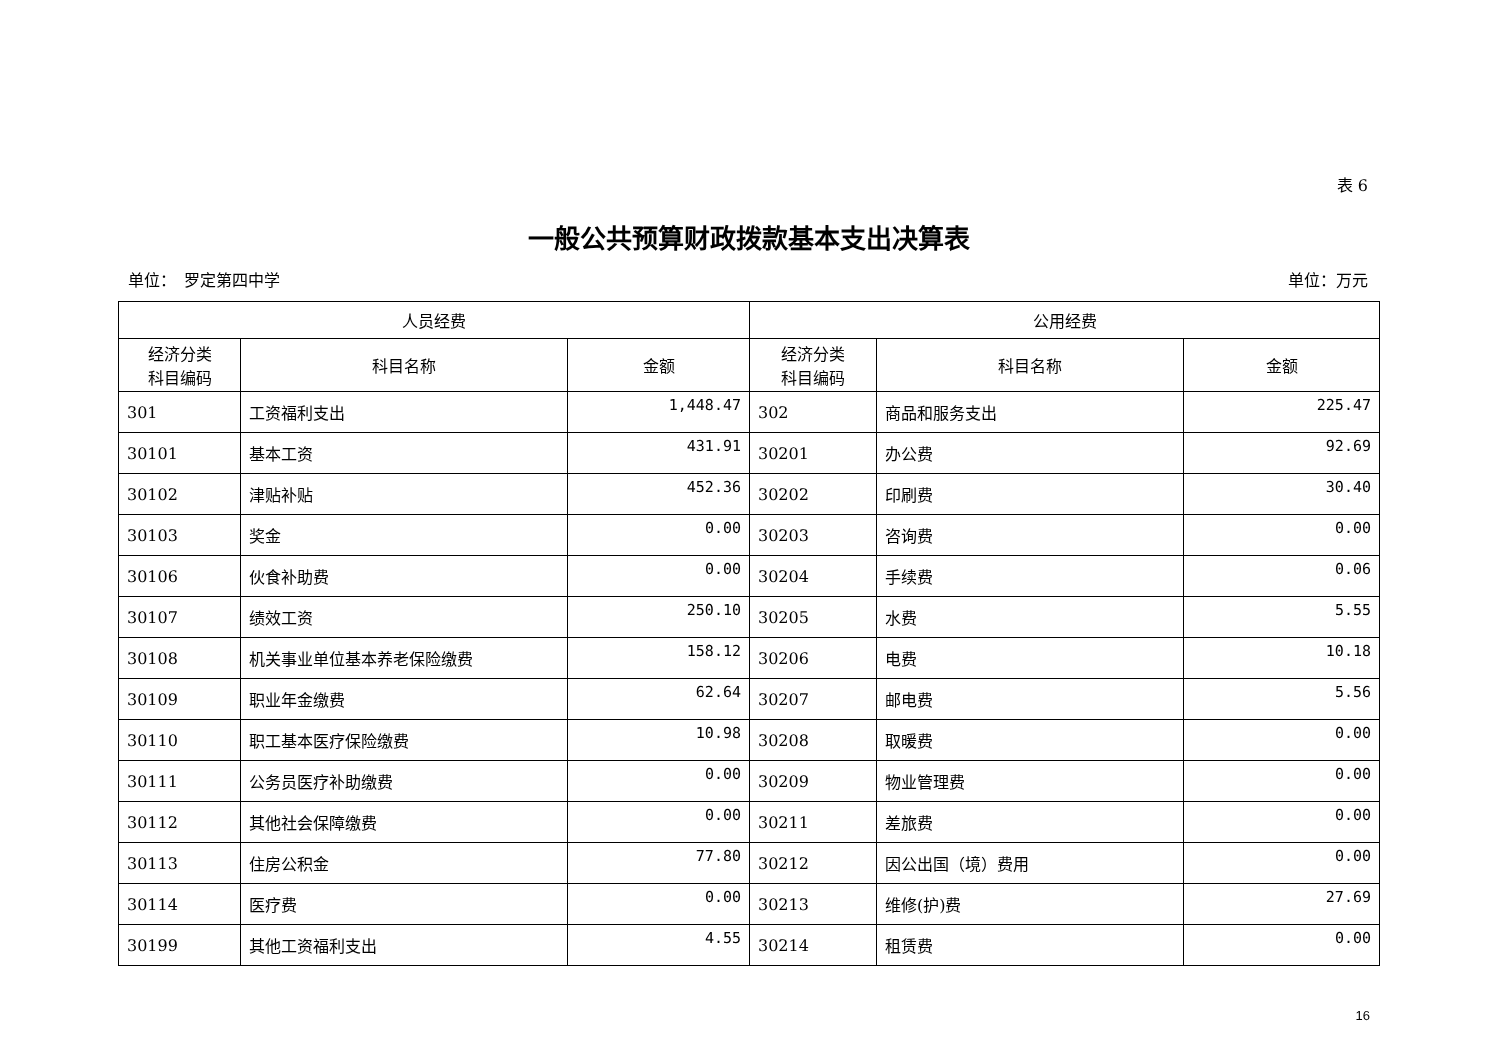表 6
一般公共预算财政拨款基本支出决算表
单位：　罗定第四中学 单位：万元
| 人员经费 | | | 公用经费 | | |
| --- | --- | --- | --- | --- | --- |
| 经济分类 科目编码 | 科目名称 | 金额 | 经济分类 科目编码 | 科目名称 | 金额 |
| 301 | 工资福利支出 | 1,448.47 | 302 | 商品和服务支出 | 225.47 |
| 30101 | 基本工资 | 431.91 | 30201 | 办公费 | 92.69 |
| 30102 | 津贴补贴 | 452.36 | 30202 | 印刷费 | 30.40 |
| 30103 | 奖金 | 0.00 | 30203 | 咨询费 | 0.00 |
| 30106 | 伙食补助费 | 0.00 | 30204 | 手续费 | 0.06 |
| 30107 | 绩效工资 | 250.10 | 30205 | 水费 | 5.55 |
| 30108 | 机关事业单位基本养老保险缴费 | 158.12 | 30206 | 电费 | 10.18 |
| 30109 | 职业年金缴费 | 62.64 | 30207 | 邮电费 | 5.56 |
| 30110 | 职工基本医疗保险缴费 | 10.98 | 30208 | 取暖费 | 0.00 |
| 30111 | 公务员医疗补助缴费 | 0.00 | 30209 | 物业管理费 | 0.00 |
| 30112 | 其他社会保障缴费 | 0.00 | 30211 | 差旅费 | 0.00 |
| 30113 | 住房公积金 | 77.80 | 30212 | 因公出国（境）费用 | 0.00 |
| 30114 | 医疗费 | 0.00 | 30213 | 维修(护)费 | 27.69 |
| 30199 | 其他工资福利支出 | 4.55 | 30214 | 租赁费 | 0.00 |
16